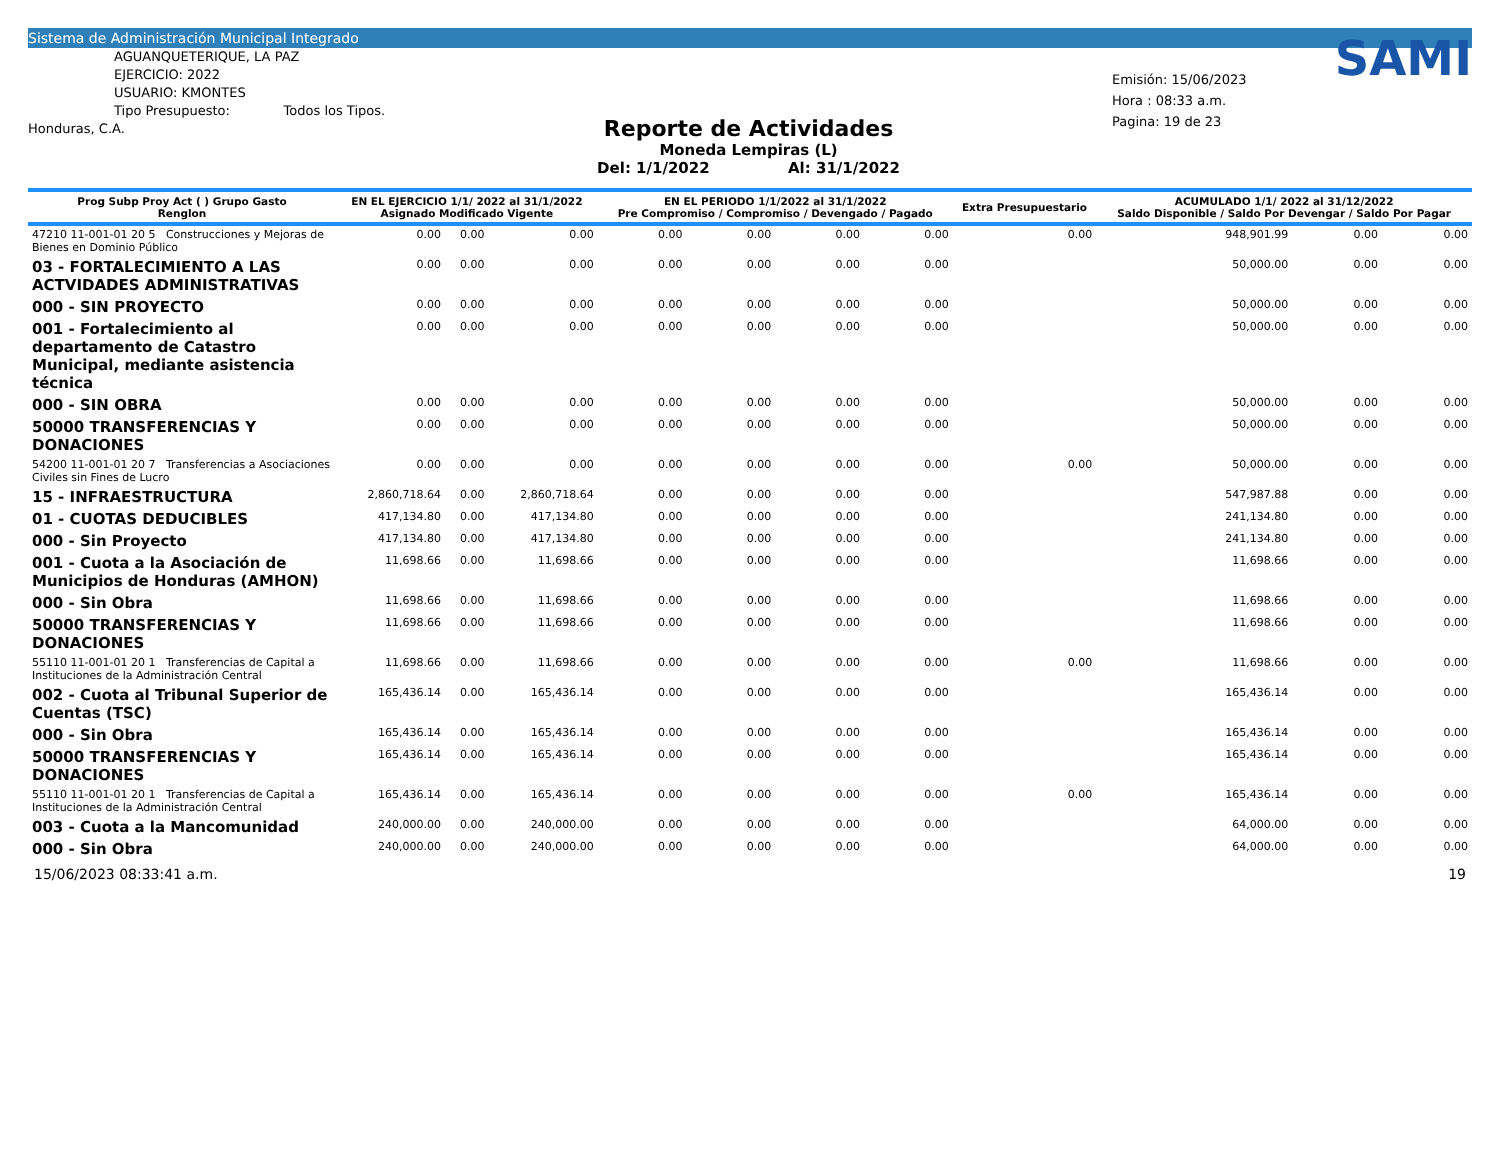Sistema de Administración Municipal Integrado
AGUANQUETERIQUE, LA PAZ
EJERCICIO: 2022
USUARIO: KMONTES
Tipo Presupuesto: Todos los Tipos.
Honduras, C.A.
Reporte de Actividades
Moneda Lempiras (L)
Del: 1/1/2022 Al: 31/1/2022
SAMI
Emisión: 15/06/2023
Hora : 08:33 a.m.
Pagina: 19 de 23
| Prog Subp Proy Act ( ) Grupo Gasto Renglon | EN EL EJERCICIO 1/1/ 2022 al 31/1/2022 Asignado Modificado Vigente | | | EN EL PERIODO 1/1/2022 al 31/1/2022 Pre Compromiso / Compromiso / Devengado / Pagado | | | | Extra Presupuestario | ACUMULADO 1/1/ 2022 al 31/12/2022 Saldo Disponible / Saldo Por Devengar / Saldo Por Pagar | | |
| --- | --- | --- | --- | --- | --- | --- | --- | --- | --- | --- | --- |
| 47210 11-001-01 20 5 Construcciones y Mejoras de Bienes en Dominio Público | 0.00 | 0.00 | 0.00 | 0.00 | 0.00 | 0.00 | 0.00 | 0.00 | 948,901.99 | 0.00 | 0.00 |
| 03 - FORTALECIMIENTO A LAS ACTVIDADES ADMINISTRATIVAS | 0.00 | 0.00 | 0.00 | 0.00 | 0.00 | 0.00 | 0.00 | | 50,000.00 | 0.00 | 0.00 |
| 000 - SIN PROYECTO | 0.00 | 0.00 | 0.00 | 0.00 | 0.00 | 0.00 | 0.00 | | 50,000.00 | 0.00 | 0.00 |
| 001 - Fortalecimiento al departamento de Catastro Municipal, mediante asistencia técnica | 0.00 | 0.00 | 0.00 | 0.00 | 0.00 | 0.00 | 0.00 | | 50,000.00 | 0.00 | 0.00 |
| 000 - SIN OBRA | 0.00 | 0.00 | 0.00 | 0.00 | 0.00 | 0.00 | 0.00 | | 50,000.00 | 0.00 | 0.00 |
| 50000 TRANSFERENCIAS Y DONACIONES | 0.00 | 0.00 | 0.00 | 0.00 | 0.00 | 0.00 | 0.00 | | 50,000.00 | 0.00 | 0.00 |
| 54200 11-001-01 20 7 Transferencias a Asociaciones Civiles sin Fines de Lucro | 0.00 | 0.00 | 0.00 | 0.00 | 0.00 | 0.00 | 0.00 | 0.00 | 50,000.00 | 0.00 | 0.00 |
| 15 - INFRAESTRUCTURA | 2,860,718.64 | 0.00 | 2,860,718.64 | 0.00 | 0.00 | 0.00 | 0.00 | | 547,987.88 | 0.00 | 0.00 |
| 01 - CUOTAS DEDUCIBLES | 417,134.80 | 0.00 | 417,134.80 | 0.00 | 0.00 | 0.00 | 0.00 | | 241,134.80 | 0.00 | 0.00 |
| 000 - Sin Proyecto | 417,134.80 | 0.00 | 417,134.80 | 0.00 | 0.00 | 0.00 | 0.00 | | 241,134.80 | 0.00 | 0.00 |
| 001 - Cuota a la Asociación de Municipios de Honduras (AMHON) | 11,698.66 | 0.00 | 11,698.66 | 0.00 | 0.00 | 0.00 | 0.00 | | 11,698.66 | 0.00 | 0.00 |
| 000 - Sin Obra | 11,698.66 | 0.00 | 11,698.66 | 0.00 | 0.00 | 0.00 | 0.00 | | 11,698.66 | 0.00 | 0.00 |
| 50000 TRANSFERENCIAS Y DONACIONES | 11,698.66 | 0.00 | 11,698.66 | 0.00 | 0.00 | 0.00 | 0.00 | | 11,698.66 | 0.00 | 0.00 |
| 55110 11-001-01 20 1 Transferencias de Capital a Instituciones de la Administración Central | 11,698.66 | 0.00 | 11,698.66 | 0.00 | 0.00 | 0.00 | 0.00 | 0.00 | 11,698.66 | 0.00 | 0.00 |
| 002 - Cuota al Tribunal Superior de Cuentas (TSC) | 165,436.14 | 0.00 | 165,436.14 | 0.00 | 0.00 | 0.00 | 0.00 | | 165,436.14 | 0.00 | 0.00 |
| 000 - Sin Obra | 165,436.14 | 0.00 | 165,436.14 | 0.00 | 0.00 | 0.00 | 0.00 | | 165,436.14 | 0.00 | 0.00 |
| 50000 TRANSFERENCIAS Y DONACIONES | 165,436.14 | 0.00 | 165,436.14 | 0.00 | 0.00 | 0.00 | 0.00 | | 165,436.14 | 0.00 | 0.00 |
| 55110 11-001-01 20 1 Transferencias de Capital a Instituciones de la Administración Central | 165,436.14 | 0.00 | 165,436.14 | 0.00 | 0.00 | 0.00 | 0.00 | 0.00 | 165,436.14 | 0.00 | 0.00 |
| 003 - Cuota a la Mancomunidad | 240,000.00 | 0.00 | 240,000.00 | 0.00 | 0.00 | 0.00 | 0.00 | | 64,000.00 | 0.00 | 0.00 |
| 000 - Sin Obra | 240,000.00 | 0.00 | 240,000.00 | 0.00 | 0.00 | 0.00 | 0.00 | | 64,000.00 | 0.00 | 0.00 |
15/06/2023 08:33:41 a.m. 19